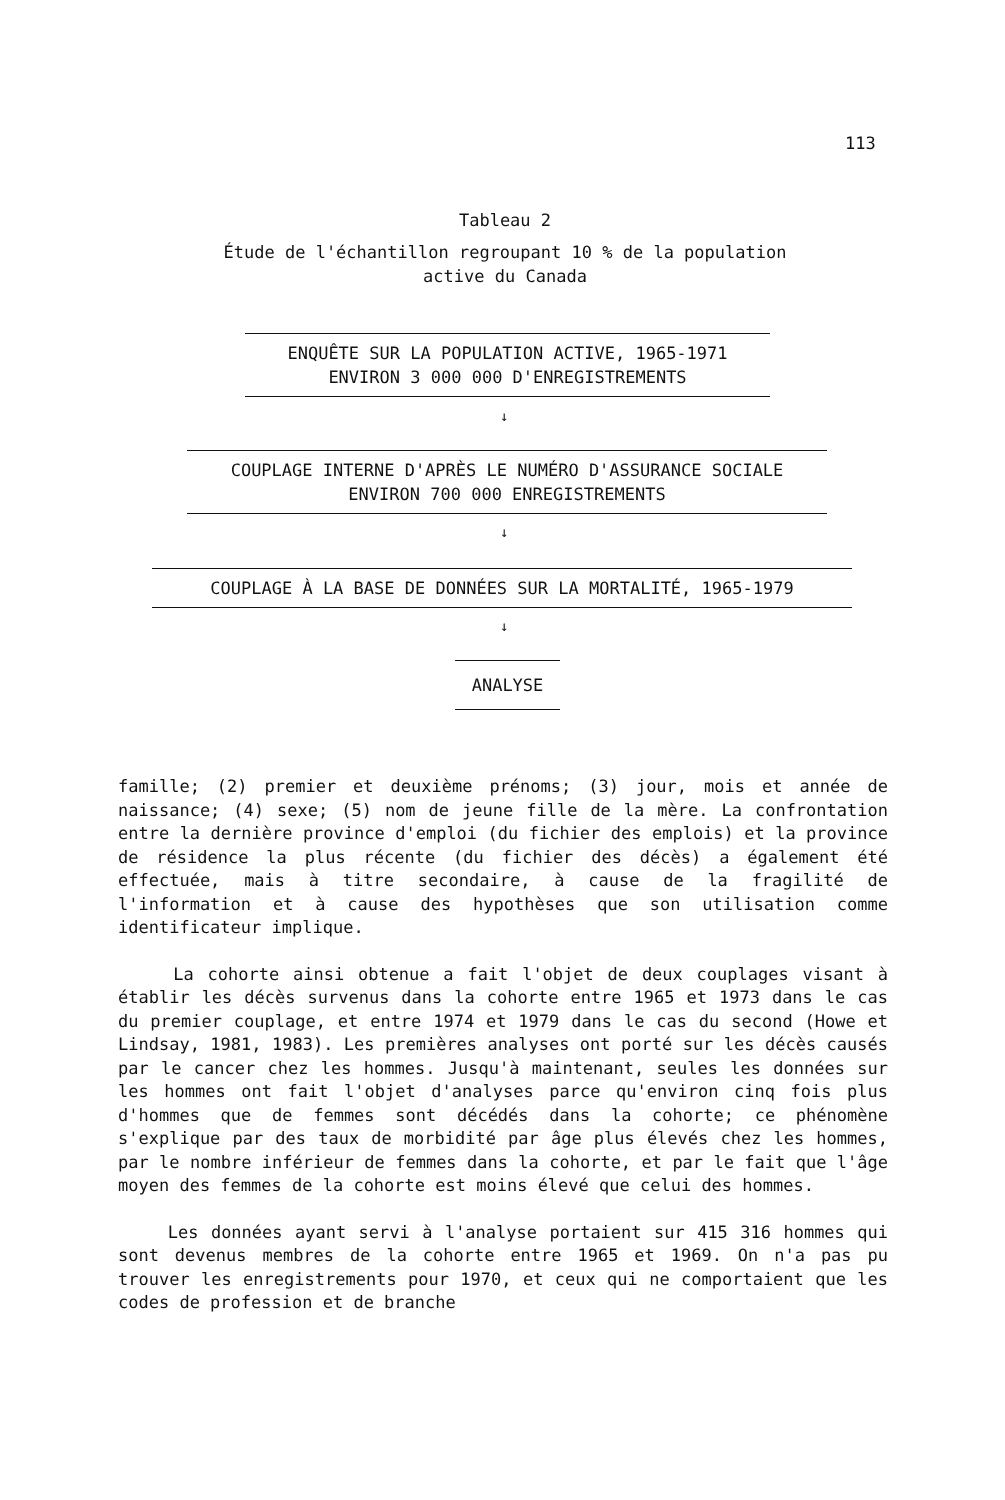113
Tableau 2
Étude de l'échantillon regroupant 10 % de la population
active du Canada
ENQUÊTE SUR LA POPULATION ACTIVE, 1965-1971
ENVIRON 3 000 000 D'ENREGISTREMENTS
↓
COUPLAGE INTERNE D'APRÈS LE NUMÉRO D'ASSURANCE SOCIALE
ENVIRON 700 000 ENREGISTREMENTS
↓
COUPLAGE À LA BASE DE DONNÉES SUR LA MORTALITÉ, 1965-1979
↓
ANALYSE
famille; (2) premier et deuxième prénoms; (3) jour, mois et année de naissance; (4) sexe; (5) nom de jeune fille de la mère. La confrontation entre la dernière province d'emploi (du fichier des emplois) et la province de résidence la plus récente (du fichier des décès) a également été effectuée, mais à titre secondaire, à cause de la fragilité de l'information et à cause des hypothèses que son utilisation comme identificateur implique.
La cohorte ainsi obtenue a fait l'objet de deux couplages visant à établir les décès survenus dans la cohorte entre 1965 et 1973 dans le cas du premier couplage, et entre 1974 et 1979 dans le cas du second (Howe et Lindsay, 1981, 1983). Les premières analyses ont porté sur les décès causés par le cancer chez les hommes. Jusqu'à maintenant, seules les données sur les hommes ont fait l'objet d'analyses parce qu'environ cinq fois plus d'hommes que de femmes sont décédés dans la cohorte; ce phénomène s'explique par des taux de morbidité par âge plus élevés chez les hommes, par le nombre inférieur de femmes dans la cohorte, et par le fait que l'âge moyen des femmes de la cohorte est moins élevé que celui des hommes.
Les données ayant servi à l'analyse portaient sur 415 316 hommes qui sont devenus membres de la cohorte entre 1965 et 1969. On n'a pas pu trouver les enregistrements pour 1970, et ceux qui ne comportaient que les codes de profession et de branche